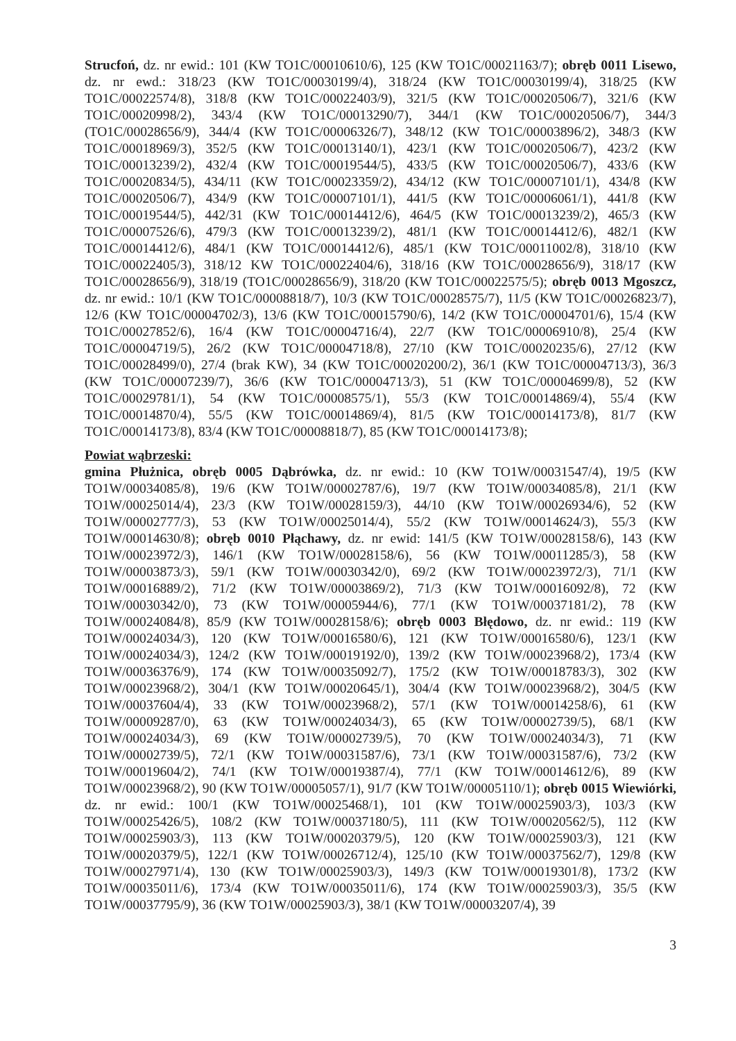Strucfoń, dz. nr ewid.: 101 (KW TO1C/00010610/6), 125 (KW TO1C/00021163/7); obręb 0011 Lisewo, dz. nr ewd.: 318/23 (KW TO1C/00030199/4), 318/24 (KW TO1C/00030199/4), 318/25 (KW TO1C/00022574/8), 318/8 (KW TO1C/00022403/9), 321/5 (KW TO1C/00020506/7), 321/6 (KW TO1C/00020998/2), 343/4 (KW TO1C/00013290/7), 344/1 (KW TO1C/00020506/7), 344/3 (TO1C/00028656/9), 344/4 (KW TO1C/00006326/7), 348/12 (KW TO1C/00003896/2), 348/3 (KW TO1C/00018969/3), 352/5 (KW TO1C/00013140/1), 423/1 (KW TO1C/00020506/7), 423/2 (KW TO1C/00013239/2), 432/4 (KW TO1C/00019544/5), 433/5 (KW TO1C/00020506/7), 433/6 (KW TO1C/00020834/5), 434/11 (KW TO1C/00023359/2), 434/12 (KW TO1C/00007101/1), 434/8 (KW TO1C/00020506/7), 434/9 (KW TO1C/00007101/1), 441/5 (KW TO1C/00006061/1), 441/8 (KW TO1C/00019544/5), 442/31 (KW TO1C/00014412/6), 464/5 (KW TO1C/00013239/2), 465/3 (KW TO1C/00007526/6), 479/3 (KW TO1C/00013239/2), 481/1 (KW TO1C/00014412/6), 482/1 (KW TO1C/00014412/6), 484/1 (KW TO1C/00014412/6), 485/1 (KW TO1C/00011002/8), 318/10 (KW TO1C/00022405/3), 318/12 KW TO1C/00022404/6), 318/16 (KW TO1C/00028656/9), 318/17 (KW TO1C/00028656/9), 318/19 (TO1C/00028656/9), 318/20 (KW TO1C/00022575/5); obręb 0013 Mgoszcz, dz. nr ewid.: 10/1 (KW TO1C/00008818/7), 10/3 (KW TO1C/00028575/7), 11/5 (KW TO1C/00026823/7), 12/6 (KW TO1C/00004702/3), 13/6 (KW TO1C/00015790/6), 14/2 (KW TO1C/00004701/6), 15/4 (KW TO1C/00027852/6), 16/4 (KW TO1C/00004716/4), 22/7 (KW TO1C/00006910/8), 25/4 (KW TO1C/00004719/5), 26/2 (KW TO1C/00004718/8), 27/10 (KW TO1C/00020235/6), 27/12 (KW TO1C/00028499/0), 27/4 (brak KW), 34 (KW TO1C/00020200/2), 36/1 (KW TO1C/00004713/3), 36/3 (KW TO1C/00007239/7), 36/6 (KW TO1C/00004713/3), 51 (KW TO1C/00004699/8), 52 (KW TO1C/00029781/1), 54 (KW TO1C/00008575/1), 55/3 (KW TO1C/00014869/4), 55/4 (KW TO1C/00014870/4), 55/5 (KW TO1C/00014869/4), 81/5 (KW TO1C/00014173/8), 81/7 (KW TO1C/00014173/8), 83/4 (KW TO1C/00008818/7), 85 (KW TO1C/00014173/8);
Powiat wąbrzeski:
gmina Płużnica, obręb 0005 Dąbrówka, dz. nr ewid.: 10 (KW TO1W/00031547/4), 19/5 (KW TO1W/00034085/8), 19/6 (KW TO1W/00002787/6), 19/7 (KW TO1W/00034085/8), 21/1 (KW TO1W/00025014/4), 23/3 (KW TO1W/00028159/3), 44/10 (KW TO1W/00026934/6), 52 (KW TO1W/00002777/3), 53 (KW TO1W/00025014/4), 55/2 (KW TO1W/00014624/3), 55/3 (KW TO1W/00014630/8); obręb 0010 Płąchawy, dz. nr ewid: 141/5 (KW TO1W/00028158/6), 143 (KW TO1W/00023972/3), 146/1 (KW TO1W/00028158/6), 56 (KW TO1W/00011285/3), 58 (KW TO1W/00003873/3), 59/1 (KW TO1W/00030342/0), 69/2 (KW TO1W/00023972/3), 71/1 (KW TO1W/00016889/2), 71/2 (KW TO1W/00003869/2), 71/3 (KW TO1W/00016092/8), 72 (KW TO1W/00030342/0), 73 (KW TO1W/00005944/6), 77/1 (KW TO1W/00037181/2), 78 (KW TO1W/00024084/8), 85/9 (KW TO1W/00028158/6); obręb 0003 Błędowo, dz. nr ewid.: 119 (KW TO1W/00024034/3), 120 (KW TO1W/00016580/6), 121 (KW TO1W/00016580/6), 123/1 (KW TO1W/00024034/3), 124/2 (KW TO1W/00019192/0), 139/2 (KW TO1W/00023968/2), 173/4 (KW TO1W/00036376/9), 174 (KW TO1W/00035092/7), 175/2 (KW TO1W/00018783/3), 302 (KW TO1W/00023968/2), 304/1 (KW TO1W/00020645/1), 304/4 (KW TO1W/00023968/2), 304/5 (KW TO1W/00037604/4), 33 (KW TO1W/00023968/2), 57/1 (KW TO1W/00014258/6), 61 (KW TO1W/00009287/0), 63 (KW TO1W/00024034/3), 65 (KW TO1W/00002739/5), 68/1 (KW TO1W/00024034/3), 69 (KW TO1W/00002739/5), 70 (KW TO1W/00024034/3), 71 (KW TO1W/00002739/5), 72/1 (KW TO1W/00031587/6), 73/1 (KW TO1W/00031587/6), 73/2 (KW TO1W/00019604/2), 74/1 (KW TO1W/00019387/4), 77/1 (KW TO1W/00014612/6), 89 (KW TO1W/00023968/2), 90 (KW TO1W/00005057/1), 91/7 (KW TO1W/00005110/1); obręb 0015 Wiewiórki, dz. nr ewid.: 100/1 (KW TO1W/00025468/1), 101 (KW TO1W/00025903/3), 103/3 (KW TO1W/00025426/5), 108/2 (KW TO1W/00037180/5), 111 (KW TO1W/00020562/5), 112 (KW TO1W/00025903/3), 113 (KW TO1W/00020379/5), 120 (KW TO1W/00025903/3), 121 (KW TO1W/00020379/5), 122/1 (KW TO1W/00026712/4), 125/10 (KW TO1W/00037562/7), 129/8 (KW TO1W/00027971/4), 130 (KW TO1W/00025903/3), 149/3 (KW TO1W/00019301/8), 173/2 (KW TO1W/00035011/6), 173/4 (KW TO1W/00035011/6), 174 (KW TO1W/00025903/3), 35/5 (KW TO1W/00037795/9), 36 (KW TO1W/00025903/3), 38/1 (KW TO1W/00003207/4), 39
3